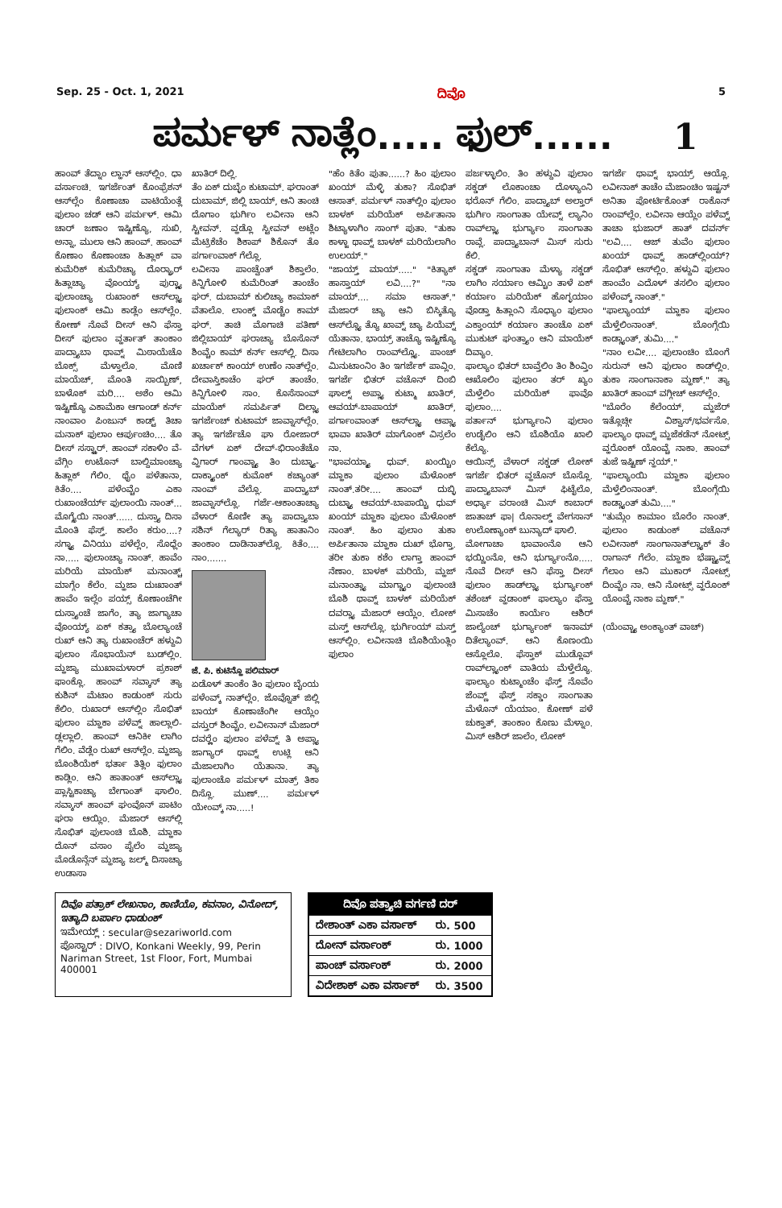Sep. 25 - Oct. 1, 2021 ದಿವೊ 5
ಪರ್ಮಳ್ ನಾತ್ಲೆಂ..... ಫುಲ್...... 1
ಹಾಂವ್ ತೆದ್ನಾಂ ಲ್ಹಾನ್ ಆಸ್‍ಲ್ಲಿಂ. ಧಾ ವರ್ಸಾಂಚಿ. ಇಗರ್ಜೆಂತ್ ಕೊಂಫ್ರೆಶನ್ ಆಸ್‍ಲ್ಲೆಂ ಕೊಣಾಚಾ ವಾಟಿಯೆಂತ್ಲೆ ಫುಲಾಂ ಚಡ್ ಆನಿ ಪರ್ಮಳ್. ಆಮಿ ಚಾರ್ ಜಣಾಂ ಇಷ್ಟಿಣ್ಯೊ, ಸುಖಿ, ಅನ್ನಾ, ಮುಲಾ ಆನಿ ಹಾಂವ್. ಹಾಂವ್ ಕೊಣಾಂ ಕೊಣಾಂಚಾ ಹಿತ್ಲಾಕ್ ವಾ ಕುಮೆರಿಕ್ ಕುಮೆರಿಚ್ಯಾ ದೊರ್ರ್ಯಾರ್ ಹಿತ್ಲಾಚ್ಯಾ ವೊಂಯ್ಯ್ ಪುರ್‍ಲ್ಲ್ಯಾ ಫುಲಾಂಚ್ಯಾ ರುಖಾಂಕ್ ಆಸ್‍ಲ್ಲ್ಯಾ ಫುಲಾಂಕ್ ಆಮಿ ಕಾಡ್ಲೆಂ ಆಸ್‍ಲ್ಲೆಂ. ಕೋಣ್ ನೊವೆ ದೀಸ್ ಆನಿ ಫೆಸ್ತಾ ದೀಸ್ ಫುಲಾಂ ವ್ಹರ್ತಾತ್ ತಾಂಕಾಂ ಪಾದ್ರ್ಯಾಬಾ ಥಾವ್ನ್ ಮಿಠಾಯೆಚೊ ಬೊಕ್ಸ್ ಮೆಳ್ತಾಲೊ. ಮೊಣಿ ಮಾಯೆಚ್, ಮೊಂತಿ ಸಾಯ್ಬಿಣ್, ಬಾಳೊಕ್ ಮರಿ.... ಅಶೆಂ ಆಮಿ ಇಷ್ಟಿಣ್ಯೊ ಎಕಾಮೆಕಾ ಆಗಾಂಡ್ ಕರ್ನ್ ನಾಂವಾಂ ಪಿಂಜುನ್ ಕಾಡ್ಟ್ ತಿಚಾ ಮನಾಕ್ ಫುಲಾಂ ಆರ್ಪುಂಚಿಂ.... ತೊ ದೀಸ್ ಸಸ್ಸ್ಣಾರ್. ಹಾಂವ್ ಸಕಾಳಿಂ ವೆ-ವೆಗ್ಗಿಂ ಉಟೊನ್ ಬಾಲ್ದಿಮಾಂಚ್ಯಾ ಹಿತ್ಲಾಕ್ ಗೆಲಿಂ. ಥೈಂ ಪಳೆತಾನಾ, ಕಿತೆಂ.... ಪಳೆಂವ್ಚೆಂ ಎಕಾ ರುಖಾಂಚೆರ್ಯ್ ಫುಲಾಂಯಿ ನಾಂತ್... ಮೊಗ್ಗ್ಯೆಯಿ ನಾಂತ್...... ದುಸ್ರ್ಯಾ ದಿಸಾ ಮೊಂತಿ ಫೆಸ್ತ್. ಕಾಲೆಂ ಕರುಂ....? ಸಗ್ಳ್ಯಾ ವಿನಿಯು ಪಳೆಲ್ಲೆಂ, ಸೊಧ್ಲೆಂ ನಾ..... ಫುಲಾಂಚ್ಯಾ ನಾಂತ್. ಹಾವೆಂ ಮರಿಯೆ ಮಾಯೆಕ್ ಮನಾಂತ್ಚ್ ಮಾಗ್ಗೆಂ ಕೆಲೆಂ. ಮ್ಹಜಾ ದುಃಖಾಂತ್ ಹಾವೆಂ ಇಲ್ಲೆಂ ಪಯ್ಸ್ ಕೊಣಾಂಚೆಗೀ ದುಸ್ರ್ಯಾಂಚೆ ಜಾಗೆಂ, ತ್ಯಾ ಜಾಗ್ಯಾಚಾ ವೊಂಯ್ಯ್ ಏಕ್ ಕತ್ರ್ಯಾ ಬೊಲ್ಯಾಂಚೆ ರುಖ್ ಆನಿ ತ್ಯಾ ರುಖಾಂಚೆರ್ ಹಳ್ದುವಿ ಫುಲಾಂ ಸೊಭಾಯೆನ್ ಬುಡ್‍ಲ್ಲಿಂ. ಮ್ಹಜ್ಯಾ ಮುಖಾಮಳಾರ್ ಪ್ರಕಾಶ್ ಫಾಂಕ್ಲೊ. ಹಾಂವ್ ಸವ್ಕಾಸ್ ತ್ಯಾ ಕುಶಿನ್ ಮೆಟಾಂ ಕಾಡುಂಕ್ ಸುರು ಕೆಲಿಂ. ರುಖಾರ್ ಆಸ್‍ಲ್ಲಿಂ ಸೊಭಿತ್ ಫುಲಾಂ ಮ್ಹಾಕಾ ಪಳೆವ್ನ್ ಹಾಲ್ಲಾಲಿ-ಡ್ಲಲ್ಲಾಲಿ. ಹಾಂವ್ ಆನಿಕೀ ಲಾಗಿಂ ಗೆಲಿಂ. ವೆಡ್ಲೆಂ ರುಖ್ ಆಸ್‍ಲ್ಲೆಂ. ಮ್ಹಜ್ಯಾ ಬೊಂಶಿಯೆಕ್ ಭರ್ತಾ ತಿತ್ಲಿಂ ಫುಲಾಂ ಕಾಡ್ಲಿಂ. ಆನಿ ಹಾತಾಂತ್ ಆಸ್‍ಲ್ಲ್ಯಾ ಪ್ಲಾಸ್ಟಿಕಾಚ್ಯಾ ಬೇಗಾಂತ್ ಘಾಲಿಂ. ಸವ್ಕಾಸ್ ಹಾಂವ್ ಘಂವೊನ್ ಪಾಟಿಂ ಘರಾ ಆಯ್ಲಿಂ. ಮೆಜಾರ್ ಆಸ್‍ಲ್ಲಿ ಸೊಭಿತ್ ಫುಲಾಂಚಿ ಬೊಶಿ. ಮ್ಹಾಕಾ ದೊನ್ ವಸಾಂ ಪೈಲೆಂ ಮ್ಹಜ್ಯಾ ಮೊಡೊನ್ಗೆನ್ ಮ್ಹಜ್ಯಾ ಜಲ್ಮ್ ದಿಸಾಚ್ಯಾ ಉಡಾಸಾ
ಖಾತಿರ್ ದಿಲ್ಲಿ.
ತೆಂ ಏಕ್ ದುಬ್ಳೆಂ ಕುಟಾಮ್. ಘರಾಂತ್ ದುಬಾಮ್, ಜಿಲ್ಲಿ ಬಾಯ್, ಆನಿ ತಾಂಚಿ ದೊಗಾಂ ಭುರ್ಗಿಂ ಲವೀನಾ ಆನಿ ಸ್ಟೀವನ್. ವ್ಹಡ್ಲೊ ಸ್ಟೀವನ್ ಅಟ್ಲೆಂ ಮೆಟ್ರಿಕೆಚೆಂ ಶಿಕಾಪ್ ಶಿಕೊನ್ ತೊ ಪರ್ಗಾಂವಾಕ್ ಗೆಲ್ಲೊ.
ಲವೀನಾ ಪಾಂಚ್ವೆಂತ್ ಶಿಕ್ತಾಲೆಂ. ಕಿನ್ನಿಗೋಳಿ ಕುಮೆರಿಂತ್ ತಾಂಚೆಂ ಘರ್. ದುಬಾಮ್ ಕುಲಿಚ್ಯಾ ಕಾಮಾಕ್ ವೆತಾಲೊ. ಲಾಂಕ್ಡ್ ಮೊಡ್ಚೆಂ ಕಾಮ್ ಘರ್. ತಾಚಿ ಮೊಗಾಚಿ ಪತಿಣ್ ಜಿಲ್ಲಿಬಾಯ್ ಘರಾಚ್ಯಾ ಬೊಸೊನ್ ಶಿಂವ್ಚೆಂ ಕಾಮ್ ಕರ್ನ್ ಆಸ್‍ಲ್ಲಿ. ದಿಸಾ ಖರ್ಚಾಕ್ ಕಾಂಯ್ ಉಣೆಂ ನಾತ್‍ಲ್ಲೆಂ. ದೇವಾಸ್ತಿಕಾಚೆಂ ಘರ್ ತಾಂಚೆಂ. ಕಿನ್ನಿಗೋಳಿ ಸಾಂ. ಕೊಸೆಸಾಂವ್ ಮಾಯೆಕ್ ಸಮರ್ಪಿತ್ ದಿಲ್ಲ್ಯಾ ಇಗರ್ಜೆಂಚ್ ಕುಟಾಮ್ ಜಾವ್ನಾಸ್‍ಲ್ಲೆಂ. ತ್ಯಾ ಇಗರ್ಜೆಚೊ ಘಾ ರೋಜಾರ್ ವೆಗಳ್ ಏಕ್ ದೇವ್-ಭಿರಾಂತೆಚೊ ವ್ಹಿಗಾರ್ ಗಾಂವ್ಚ್ಯಾ ತಿಂ ದುಬ್ಳ್ಯಾ-ದಾಕ್ಕ್ಯಾಂಕ್ ಕುಮೊಕ್ ಕಚ್ಯಾಂತ್ ನಾಂವ್ ವೆಲ್ಲೊ. ಪಾದ್ರ್ಯಾಬ್ ಜಾವ್ನಾಸ್‍ಲ್ಲೊ. ಗರ್ಜೆ-ಆಕಾಂತಾಚ್ಯಾ ವೆಳಾರ್ ಕೊಣೀ ತ್ಯಾ ಪಾದ್ರ್ಯಾಬಾ ಸಶಿನ್ ಗೆಲ್ಯಾರ್ ರಿತ್ಯಾ ಹಾತಾನಿಂ ತಾಂಕಾಂ ದಾಡಿನಾತ್‍ಲ್ಲೊ. ಕಿತೆಂ.... ನಾಂ.......
ಜೆ. ಪಿ. ಕುಟಿನ್ಹೊ ಪಲಿಮಾರ್
ಏಡೊಳ್ ತಾಂಕೆಂ ತಿಂ ಫುಲಾಂ ಬೈಂಯ ಪಳೆಂವ್ಕ್ ನಾತ್‍ಲ್ಲೆಂ. ಜೊವ್ನೊತ್ ಜಿಲ್ಲಿ ಬಾಯ್ ಕೊಣಾಚೆಂಗೀ ಆಯ್ಲೆಂ ವಸ್ತುರ್ ಶಿಂವ್ಚೆಂ. ಲವೀನಾನ್ ಮೆಜಾರ್ ದವರ್‍ಲ್ಲೆಂ ಫುಲಾಂ ಪಳೆವ್ನ್ ತಿ ಅಪ್ಲ್ಯಾ ಜಾಗ್ಯಾರ್ ಥಾವ್ನ್ ಉಟ್ಲಿ ಆನಿ ಮೆಜಾಲಾಗಿಂ ಯೆತಾನಾ. ತ್ಯಾ ಫುಲಾಂಚೊ ಪರ್ಮಳ್ ಮಾತ್ರ್ ತಿಕಾ ದಿಸ್ಲೊ. ಮುಣ್.... ಪರ್ಮಳ್ ಯೇಂವ್ಕ್ ನಾ.....!
"ಹೆಂ ಕಿತೆಂ ಪುತಾ......? ಹಿಂ ಫುಲಾಂ ಖಂಯ್ ಮೆಳ್ಳಿ ತುಕಾ? ಸೊಭಿತ್ ಆಸಾತ್. ಪರ್ಮಳ್ ನಾತ್‍ಲ್ಲಿಂ ಫುಲಾಂ ಬಾಳಕ್ ಮರಿಯೆಕ್ ಅರ್ಪಿತಾನಾ ಶಿಟ್ಯಾಳಾಗಿಂ ಸಾಂಗ್ ಪುತಾ. "ತುಕಾ ಕಾಳ್ಜಾ ಥಾವ್ನ್ ಬಾಳಕ್ ಮರಿಯೆಲಾಗಿಂ ಉಲಯ್."
"ಜಾಯ್ತ್ ಮಾಯ್....." "ಕಿತ್ಯಾಕ್ ಹಾಸ್ತಾಯ್ ಲವಿ....?" "ನಾ ಮಾಯ್.... ಸಮಾ ಆಸಾತ್." ಮೆಜಾರ್ ಚ್ಯಾ ಆನಿ ಬಿಸ್ಕಿತ್ಯೊ ಆಸ್‍ಲ್ಲ್ಯೊ ತ್ಯೊ ಖಾವ್ನ್ ಚ್ಯಾ ಪಿಯೆವ್ನ್ ಯೆತಾನಾ. ಭಾಯ್ರ್ ತಾಚ್ಯೊ ಇಷ್ಟಿಣ್ಯೊ ಗೇಟಿಲಾಗಿಂ ರಾಂವ್‍ಲ್ಲ್ಯೊ. ಪಾಂಚ್ ಮಿನುಟಾಂನಿಂ ತಿಂ ಇಗರ್ಜೆಕ್ ಪಾವ್ಲಿಂ. ಇಗರ್ಜೆ ಭಿತರ್ ವಚೊನ್ ದಿಂಬಿ ಘಾಲ್ನ್ ಅಪ್ಲ್ಯಾ ಕುಟ್ಮಾ ಖಾತಿರ್, ಆವಯ್-ಬಾಪಾಯ್ ಖಾತಿರ್, ಪರ್ಗಾಂವಾಂತ್ ಆಸ್‍ಲ್ಲ್ಯಾ ಆಪ್ಲ್ಯಾ ಭಾವಾ ಖಾತಿರ್ ಮಾಗೊಂಕ್ ವಿಸ್ರಲೆಂ ನಾ.
"ಭಾವಯ್ಕ್ಯಾ ಧುವ್. ಖಂಯ್ಚಿಂ ಮ್ಹಾಕಾ ಫುಲಾಂ ಮೆಳೊಂಕ್ ನಾಂತ್.ತರೀ.... ಹಾಂವ್ ದುಬ್ಳಿ ದುಬ್ಳ್ಯಾ ಆವಯ್-ಬಾಪಾಯ್ಚಿ ಧುವ್ ಖಂಯ್ ಮ್ಹಾಕಾ ಫುಲಾಂ ಮೆಳೊಂಕ್ ನಾಂತ್. ಹಿಂ ಫುಲಾಂ ತುಕಾ ಅರ್ಪಿತಾನಾ ಮ್ಹಾಕಾ ದುಖ್ ಭೊಗ್ತಾ. ತರೀ ತುಕಾ ಕಶೆಂ ಲಾಗ್ತಾ ಹಾಂವ್ ನೆಣಾಂ. ಬಾಳಕ್ ಮರಿಯೆ, ಮ್ಹಜ್ ಮನಾಂತ್ಲ್ಯಾ ಮಾಗ್ಣ್ಯಾಂ ಫುಲಾಂಚಿ ಬೊಶಿ ಥಾವ್ನ್ ಬಾಳಕ್ ಮರಿಯೆಕ್ ದವರ್‍ಲ್ಯಾ ಮೆಜಾರ್ ಆಯ್ಲೆಂ. ಲೋಕ್ ಮಸ್ತ್ ಆಸ್‍ಲ್ಲೊ. ಭುರ್ಗಿಂಯ್ ಮಸ್ತ್ ಆಸ್‍ಲ್ಲಿಂ. ಲವೀನಾಚಿ ಬೊಶಿಯೆಂತ್ಲಿಂ ಫುಲಾಂ
ಪರ್ಜಳ್ಳಾಲಿಂ. ತಿಂ ಹಳ್ದುವಿ ಫುಲಾಂ ಸಕ್ಡಡ್ ಲೊಕಾಂಚಾ ದೊಳ್ಯಾಂನಿ ಭರೊನ್ ಗೆಲಿಂ. ಪಾದ್ರ್ಯಾಬ್ ಅಲ್ತಾರ್ ಭುರ್ಗಿಂ ಸಾಂಗಾತಾ ಯೇವ್ನ್ ಲ್ಯಾನಿಂ ರಾವ್‍ಲ್ಲ್ಯಾ ಭುರ್ಗ್ಯಾಂ ಸಾಂಗಾತಾ ರಾವ್ಲೆ. ಪಾದ್ರ್ಯಾಬಾನ್ ಮಿಸ್ ಸುರು ಕೆಲಿ.
ಸಕ್ಡಡ್ ಸಾಂಗಾತಾ ಮೆಳ್ಯಾ ಸಕ್ಡಡ್ ಲಾಗಿಂ ಸರ್ಯಾಂ ಆಮ್ಚಿಂ ತಾಳೆ ಏಕ್ ಕರ್ಯಾಂ ಮರಿಯೆಕ್ ಹೊಗ್ಳಯಾಂ ವೊಡ್ತಾ ಹಿತ್ಲಾಂನಿ ಸೊಧ್ಯಾಂ ಫುಲಾಂ ಎಕ್ತಾಂಯ್ ಕರ್ಯಾಂ ತಾಂಚೊ ಏಕ್ ಮುಕುಟ್ ಘಂತ್ರ್ಯಾಂ ಆನಿ ಮಾಯೆಕ್ ದಿವ್ಯಾಂ.
ಫಾಲ್ಯಾಂ ಭಿತರ್ ಬಾವ್ತೆಲಿಂ ತಿಂ ಶಿಂವ್ತಿಂ ಆಖೊಲಿಂ ಫುಲಾಂ ತರ್ ಖ್ಯಂ ಮೆಳ್ತೆಲಿಂ ಮರಿಯೆಕ್ ಫಾವೊ ಫುಲಾಂ....
ಪರ್ತಾನ್ ಭುರ್ಗ್ಯಾಂನಿ ಫುಲಾಂ ಉಡೈಲಿಂ ಆನಿ ಬೊಶಿಯೊ ಖಾಲಿ ಕೆಲ್ಯೊ.
ಆಯಿನ್ಸ್ ವೆಳಾರ್ ಸಕ್ಡಡ್ ಲೋಕ್ ಇಗರ್ಜೆ ಭಿತರ್ ವ್ಹಚೊನ್ ಬೊಸ್ಲೊ. ಪಾದ್ರ್ಯಾಬಾನ್ ಮಿಸ್ ಫಿಟೈಲೊ, ಅರ್ಧ್ಯಾ ವರಾಂಚಿ ಮಿಸ್ ಕಾಬಾರ್ ಜಾತಾಚ್ ಫಾ| ರೊನಾಲ್ಡ್ ವೇಗಸಾನ್ ಉಲೊಣ್ಯಾಂಕ್ ಬುನ್ಯಾದ್ ಘಾಲಿ.
ಮೋಗಾಚಾ ಭಾವಾಂನೊ ಆನಿ ಭಯ್ಣಿಂನೊ, ಆನಿ ಭುರ್ಗ್ಯಾಂನೊ..... ನೊವೆ ದೀಸ್ ಆನಿ ಫೆಸ್ತಾ ದೀಸ್ ಫುಲಾಂ ಹಾಡ್‍ಲ್ಲ್ಯಾ ಭುರ್ಗ್ಯಾಂಕ್ ತಶೆಂಚ್ ವ್ಹಡಾಂಕ್ ಫಾಲ್ಯಾಂ ಫೆಸ್ತಾ ಮಿಸಾಚೆಂ ಕಾರ್ಯೆಂ ಆಶಿರ್ ಜಾಲ್ಯೆಂಚ್ ಭುರ್ಗ್ಯಾಂಕ್ ಇನಾಮ್ ದಿತೆಲ್ಯಾಂವ್. ಆನಿ ಕೊಣಂಯಿ ಆಸ್ಲೊಲೊ. ಫೆಸ್ತಾಕ್ ಮುಡ್ಲೊವ್ ರಾವ್‍ಲ್ಲ್ಯಾಂಕ್ ವಾತಿಯ ಮೆಳ್ತೆಲ್ಯೊ. ಫಾಲ್ಯಾಂ ಕುಟ್ಮಾಂಚೆಂ ಫೆಸ್ತ್ ನೊವೆಂ ಜೆಂವ್ಣ್ ಫೆಸ್ತ್ ಸಕ್ಡಾಂ ಸಾಂಗಾತಾ ಮೆಳೊನ್ ಯೆಯಾಂ. ಕೋಣ್ ಪಳೆ ಚುಕ್ತಾತ್, ತಾಂಕಾಂ ಕೊಣು ಮೆಳ್ನಾಂ. ಮಿಸ್ ಆಶಿರ್ ಜಾಲೆಂ, ಲೋಕ್
ಇಗರ್ಜೆ ಥಾವ್ನ್ ಭಾಯ್ರ್ ಆಯ್ಲೊ. ಲವೀನಾಕ್ ತಾಚೆಂ ಮೆಜಾಂಚಿಂ ಇಷ್ಟನ್ ಅನಿತಾ ಪೋರ್ಟಿಕೊಂತ್ ರಾಕೊನ್ ರಾಂವ್‍ಲ್ಲೆಂ. ಲವೀನಾ ಆಯ್ಲೆಂ ಪಳೆವ್ನ್ ತಾಚಾ ಭುಜಾರ್ ಹಾತ್ ದವರ್ನ್ "ಲವಿ.... ಆಜ್ ತುವೆಂ ಫುಲಾಂ ಖಂಯ್ ಥಾವ್ನ್ ಹಾಡ್‍ಲ್ಲಿಂಯ್? ಸೊಭಿತ್ ಆಸ್‍ಲ್ಲಿಂ. ಹಳ್ದುವಿ ಫುಲಾಂ ಹಾಂವೆಂ ಎದೊಳ್ ತಸಲಿಂ ಫುಲಾಂ ಪಳೆಂವ್ಕ್ ನಾಂತ್."
"ಫಾಲ್ಯಾಂಯ್ ಮ್ಹಾಕಾ ಫುಲಾಂ ಮೆಳ್ತೆಲಿಂನಾಂತ್. ಬೊಂಗ್ಗೆಯಿ ಕಾಡ್ಲ್ಯಾಂತ್, ತುಮಿ...."
"ನಾಂ ಲವೀ.... ಫುಲಾಂಚಿಂ ಬೊಂಗೆ ಸುರುನ್ ಆನಿ ಫುಲಾಂ ಕಾಡ್‍ಲ್ಲಿಂ. ತುಕಾ ಸಾಂಗಾನಾಕಾ ಮ್ಹಣ್." ತ್ಯಾ ಖಾತಿರ್ ಹಾಂವ್ ವಗ್ಗೀಚ್ ಆಸ್‍ಲ್ಲೆಂ.
"ಬೊರೆಂ ಕೆಲೆಂಯ್, ಮ್ಹಜೆರ್ ಇತ್ಲೊಚ್ಗೀ ವಿಶ್ವಾಸ್/ಭರ್ವಸೊ. ಫಾಲ್ಯಾಂ ಥಾವ್ನ್ ಮ್ಹಜೆಕಡೆನ್ ನೋಟ್ಸ್ ವ್ಹರೊಂಕ್ ಯೊಂವ್ಚೆ ನಾಕಾ. ಹಾಂವ್ ತುಜೆ ಇಷ್ಟಿಣ್ ನ್ಹಯ್."
"ಫಾಲ್ಯಾಂಯಿ ಮ್ಹಾಕಾ ಫುಲಾಂ ಮೆಳ್ತೆಲಿಂನಾಂತ್. ಬೊಂಗ್ಗೆಯಿ ಕಾಡ್ಲ್ಯಾಂತ್ ತುಮಿ...."
"ತುಮ್ಗೆಂ ಕಾಮಾಂ ಬೊರೆಂ ನಾಂತ್. ಫುಲಾಂ ಕಾಡುಂಕ್ ವಚೊನ್ ಲವೀನಾಕ್ ಸಾಂಗಾನಾತ್‍ಲ್ಲ್ಯಾಕ್ ತೆಂ ರಾಗಾನ್ ಗೆಲೆಂ. ಮ್ಹಾಕಾ ಭೆಷ್ಟ್ಯಾವ್ನ್ ಗೆಲಾಂ ಆನಿ ಮುಕಾರ್ ನೋಟ್ಸ್ ದಿಂವ್ಚೆಂ ನಾ. ಆನಿ ನೋಟ್ಸ್ ವ್ಹರೊಂಕ್ ಯೊಂವ್ಚೆ ನಾಕಾ ಮ್ಹಣ್."
(ಯೆಂವ್ಚ್ಯಾ ಅಂಕ್ಯಾಂತ್ ವಾಚ್)
ದಿವೊ ಪತ್ರಾಕ್ ಲೇಖನಾಂ, ಕಾಣಿಯೊ, ಕವನಾಂ, ವಿನೋದ್, ಇತ್ಯಾದಿ ಬರ್ಪಾಂ ಧಾಡುಂಕ್
ಇಮೇಯ್ಲ್ : secular@sezariworld.com
ಪೊಸ್ಟಾರ್ : DIVO, Konkani Weekly, 99, Perin Nariman Street, 1st Floor, Fort, Mumbai 400001
| ದಿವೊ ಪತ್ರ್ಯಾಚಿ ವರ್ಗಣಿ ದರ್ | |
| --- | --- |
| ದೇಶಾಂತ್ ಎಕಾ ವರ್ಸಾಕ್ | ರು. 500 |
| ದೋನ್ ವರ್ಸಾಂಕ್ | ರು. 1000 |
| ಪಾಂಚ್ ವರ್ಸಾಂಕ್ | ರು. 2000 |
| ವಿದೇಶಾಕ್ ಎಕಾ ವರ್ಸಾಕ್ | ರು. 3500 |